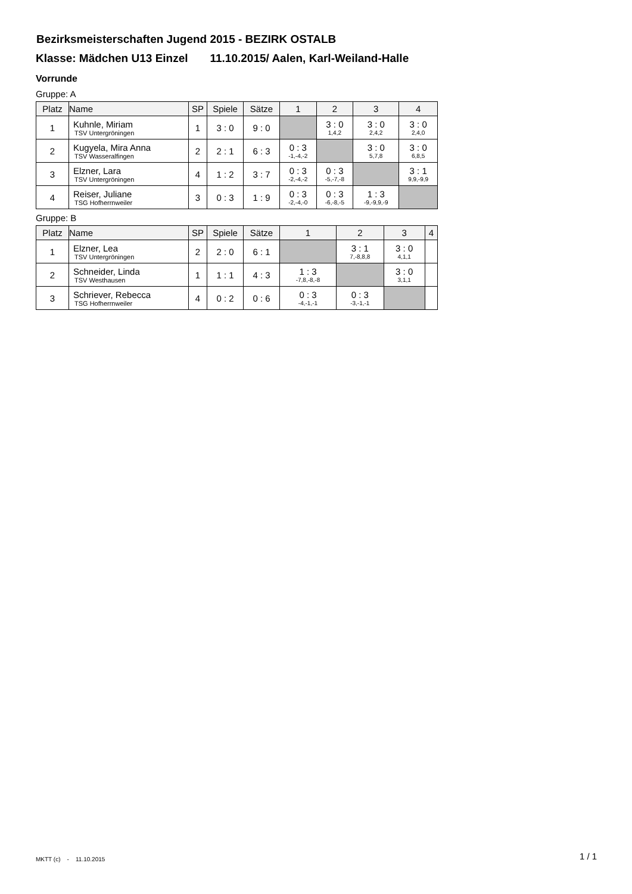Bezirksmeisterschaften Jugend 2015 - BEZIRK OSTALB
Klasse: Mädchen U13 Einzel 11.10.2015/ Aalen, Karl-Weiland-Halle
Vorrunde
Gruppe: A
| Platz | Name | SP | Spiele | Sätze | 1 | 2 | 3 | 4 |
| --- | --- | --- | --- | --- | --- | --- | --- | --- |
| 1 | Kuhnle, Miriam TSV Untergröningen | 1 | 3 : 0 | 9 : 0 | | 3 : 0 1,4,2 | 3 : 0 2,4,2 | 3 : 0 2,4,0 |
| 2 | Kugyela, Mira Anna TSV Wasseralfingen | 2 | 2 : 1 | 6 : 3 | 0 : 3 -1,-4,-2 | | 3 : 0 5,7,8 | 3 : 0 6,8,5 |
| 3 | Elzner, Lara TSV Untergröningen | 4 | 1 : 2 | 3 : 7 | 0 : 3 -2,-4,-2 | 0 : 3 -5,-7,-8 | | 3 : 1 9,9,-9,9 |
| 4 | Reiser, Juliane TSG Hofherrnweiler | 3 | 0 : 3 | 1 : 9 | 0 : 3 -2,-4,-0 | 0 : 3 -6,-8,-5 | 1 : 3 -9,-9,9,-9 | |
Gruppe: B
| Platz | Name | SP | Spiele | Sätze | 1 | 2 | 3 | 4 |
| --- | --- | --- | --- | --- | --- | --- | --- | --- |
| 1 | Elzner, Lea TSV Untergröningen | 2 | 2 : 0 | 6 : 1 | | 3 : 1 7,-8,8,8 | 3 : 0 4,1,1 | |
| 2 | Schneider, Linda TSV Westhausen | 1 | 1 : 1 | 4 : 3 | 1 : 3 -7,8,-8,-8 | | 3 : 0 3,1,1 | |
| 3 | Schriever, Rebecca TSG Hofherrnweiler | 4 | 0 : 2 | 0 : 6 | 0 : 3 -4,-1,-1 | 0 : 3 -3,-1,-1 | | |
MKTT (c) - 11.10.2015 1 / 1